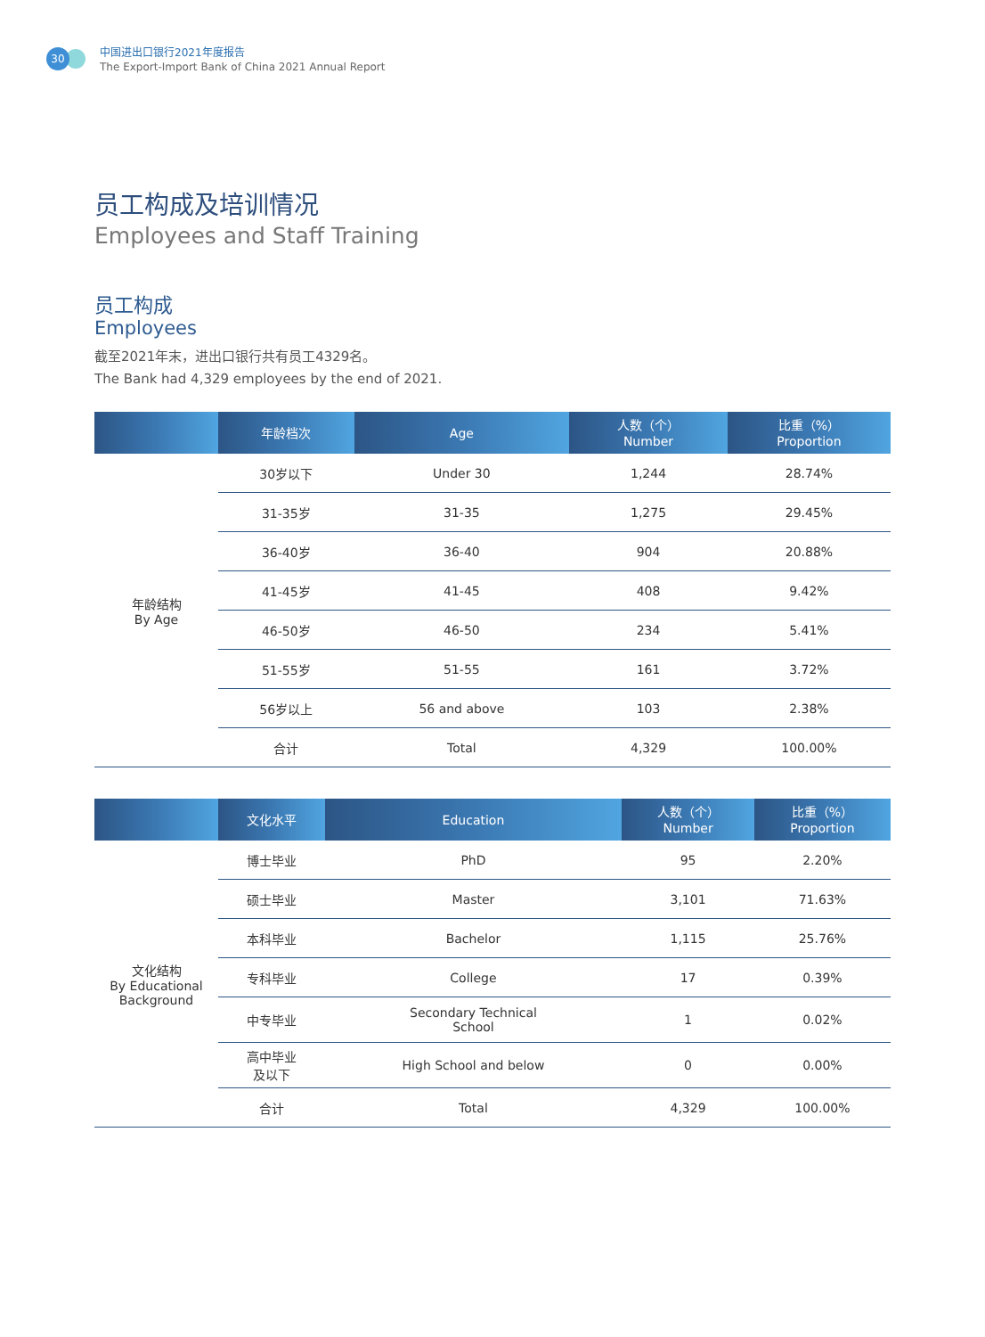30
中国进出口银行2021年度报告
The Export-Import Bank of China 2021 Annual Report
员工构成及培训情况
Employees and Staff Training
员工构成
Employees
截至2021年末，进出口银行共有员工4329名。
The Bank had 4,329 employees by the end of 2021.
| | 年龄档次 | Age | 人数（个） Number | 比重（%） Proportion |
| --- | --- | --- | --- | --- |
| 年龄结构 By Age | 30岁以下 | Under 30 | 1,244 | 28.74% |
| | 31-35岁 | 31-35 | 1,275 | 29.45% |
| | 36-40岁 | 36-40 | 904 | 20.88% |
| | 41-45岁 | 41-45 | 408 | 9.42% |
| | 46-50岁 | 46-50 | 234 | 5.41% |
| | 51-55岁 | 51-55 | 161 | 3.72% |
| | 56岁以上 | 56 and above | 103 | 2.38% |
| | 合计 | Total | 4,329 | 100.00% |
| | 文化水平 | Education | 人数（个） Number | 比重（%） Proportion |
| --- | --- | --- | --- | --- |
| 文化结构 By Educational Background | 博士毕业 | PhD | 95 | 2.20% |
| | 硕士毕业 | Master | 3,101 | 71.63% |
| | 本科毕业 | Bachelor | 1,115 | 25.76% |
| | 专科毕业 | College | 17 | 0.39% |
| | 中专毕业 | Secondary Technical School | 1 | 0.02% |
| | 高中毕业 及以下 | High School and below | 0 | 0.00% |
| | 合计 | Total | 4,329 | 100.00% |